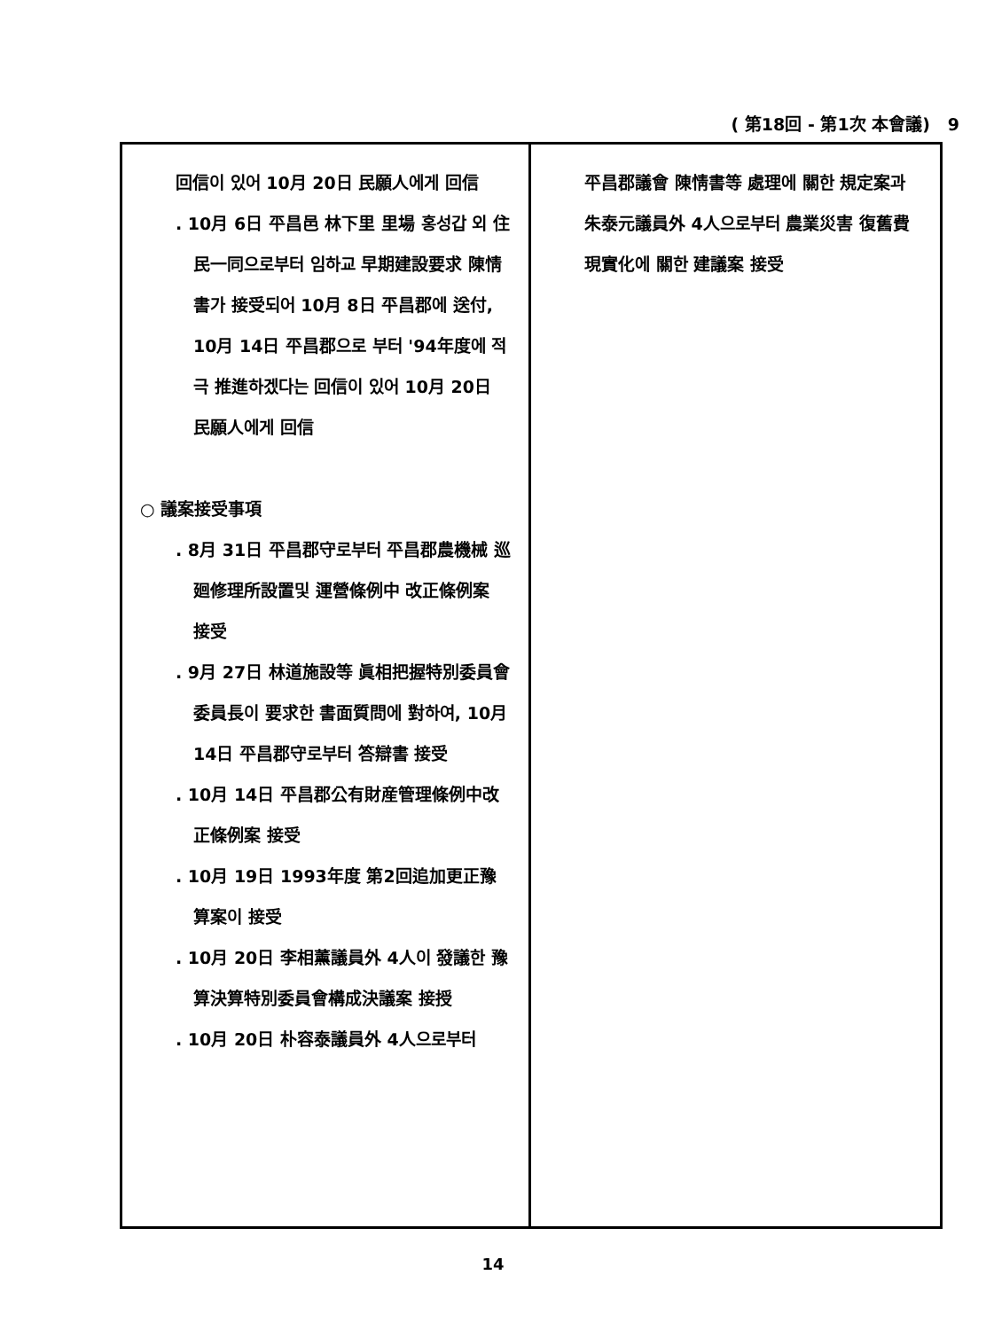( 第18回 - 第1次 本會議) 9
回信이 있어 10月 20日 民願人에게 回信
. 10月 6日 平昌邑 林下里 里場 홍성갑 외 住民一同으로부터 임하교 早期建設要求 陳情書가 接受되어 10月 8日 平昌郡에 送付, 10月 14日 平昌郡으로 부터 '94年度에 적극 推進하겠다는 回信이 있어 10月 20日 民願人에게 回信
○ 議案接受事項
. 8月 31日 平昌郡守로부터 平昌郡農機械 巡廻修理所設置및 運營條例中 改正條例案 接受
. 9月 27日 林道施設等 眞相把握特別委員會 委員長이 要求한 書面質問에 對하여, 10月 14日 平昌郡守로부터 答辯書 接受
. 10月 14日 平昌郡公有財産管理條例中改正條例案 接受
. 10月 19日 1993年度 第2回追加更正豫算案이 接受
. 10月 20日 李相薰議員外 4人이 發議한 豫算決算特別委員會構成決議案 接授
. 10月 20日 朴容泰議員外 4人으로부터
平昌郡議會 陳情書等 處理에 關한 規定案과 朱泰元議員外 4人으로부터 農業災害 復舊費 現實化에 關한 建議案 接受
14